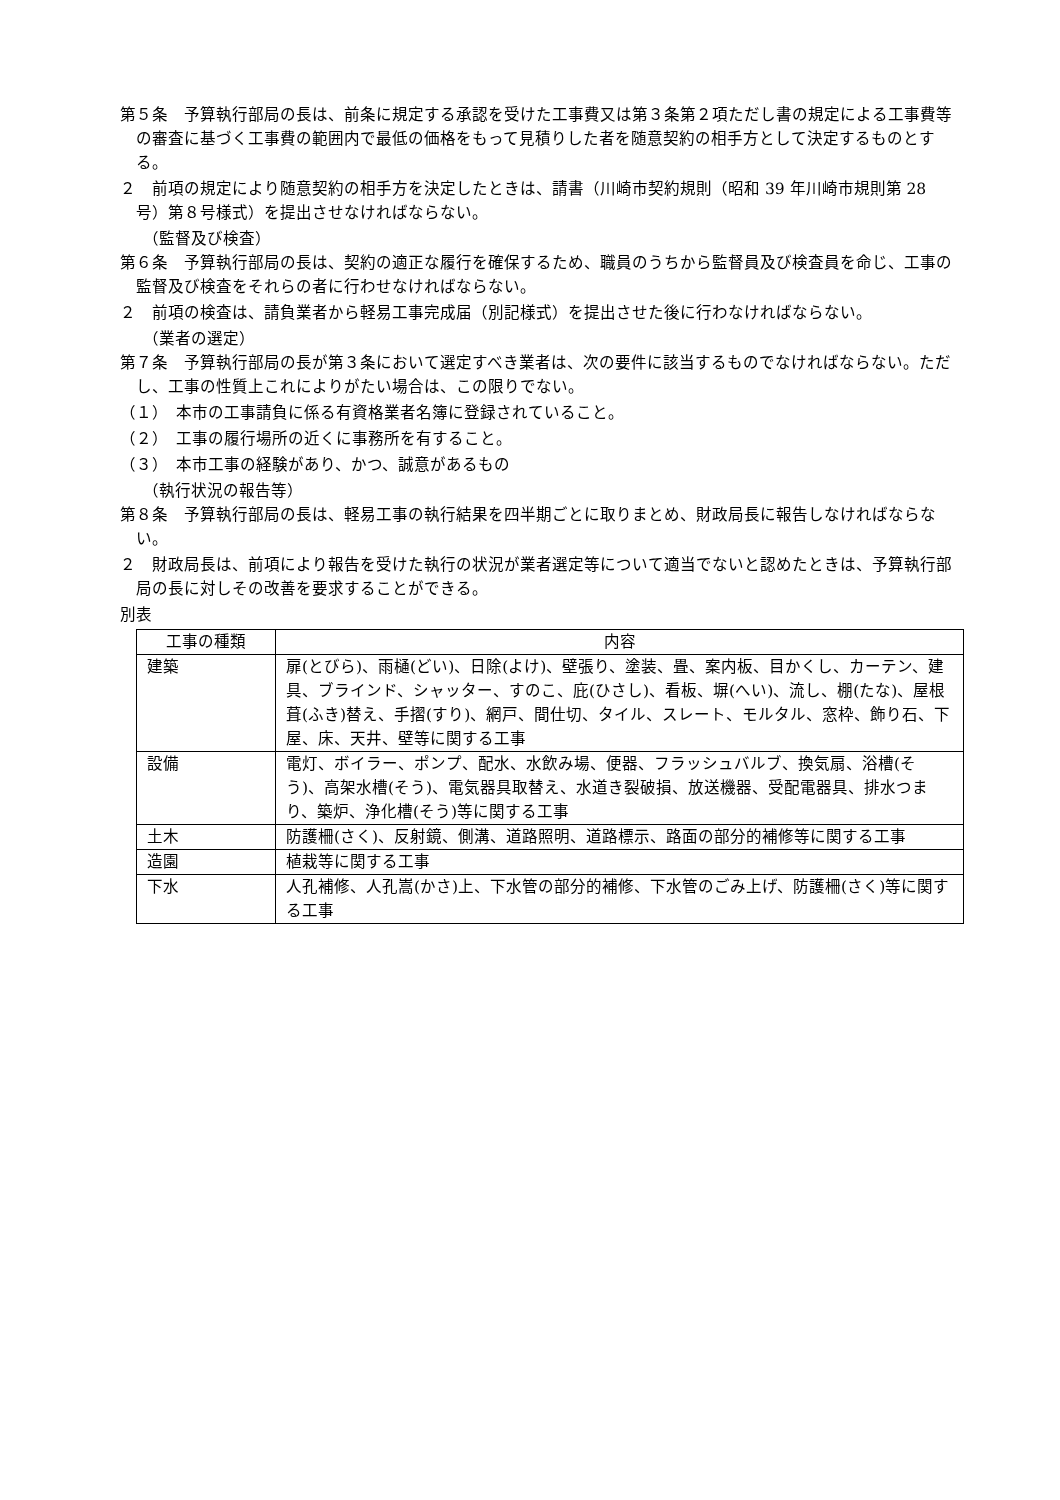第５条　予算執行部局の長は、前条に規定する承認を受けた工事費又は第３条第２項ただし書の規定による工事費等の審査に基づく工事費の範囲内で最低の価格をもって見積りした者を随意契約の相手方として決定するものとする。
２　前項の規定により随意契約の相手方を決定したときは、請書（川崎市契約規則（昭和 39 年川崎市規則第 28 号）第８号様式）を提出させなければならない。
（監督及び検査）
第６条　予算執行部局の長は、契約の適正な履行を確保するため、職員のうちから監督員及び検査員を命じ、工事の監督及び検査をそれらの者に行わせなければならない。
２　前項の検査は、請負業者から軽易工事完成届（別記様式）を提出させた後に行わなければならない。
（業者の選定）
第７条　予算執行部局の長が第３条において選定すべき業者は、次の要件に該当するものでなければならない。ただし、工事の性質上これによりがたい場合は、この限りでない。
（１）　本市の工事請負に係る有資格業者名簿に登録されていること。
（２）　工事の履行場所の近くに事務所を有すること。
（３）　本市工事の経験があり、かつ、誠意があるもの
（執行状況の報告等）
第８条　予算執行部局の長は、軽易工事の執行結果を四半期ごとに取りまとめ、財政局長に報告しなければならない。
２　財政局長は、前項により報告を受けた執行の状況が業者選定等について適当でないと認めたときは、予算執行部局の長に対しその改善を要求することができる。
別表
| 工事の種類 | 内容 |
| --- | --- |
| 建築 | 扉(とびら)、雨樋(どい)、日除(よけ)、壁張り、塗装、畳、案内板、目かくし、カーテン、建具、ブラインド、シャッター、すのこ、庇(ひさし)、看板、塀(へい)、流し、棚(たな)、屋根葺(ふき)替え、手摺(すり)、網戸、間仕切、タイル、スレート、モルタル、窓枠、飾り石、下屋、床、天井、壁等に関する工事 |
| 設備 | 電灯、ボイラー、ポンプ、配水、水飲み場、便器、フラッシュバルブ、換気扇、浴槽(そう)、高架水槽(そう)、電気器具取替え、水道き裂破損、放送機器、受配電器具、排水つまり、築炉、浄化槽(そう)等に関する工事 |
| 土木 | 防護柵(さく)、反射鏡、側溝、道路照明、道路標示、路面の部分的補修等に関する工事 |
| 造園 | 植栽等に関する工事 |
| 下水 | 人孔補修、人孔嵩(かさ)上、下水管の部分的補修、下水管のごみ上げ、防護柵(さく)等に関する工事 |